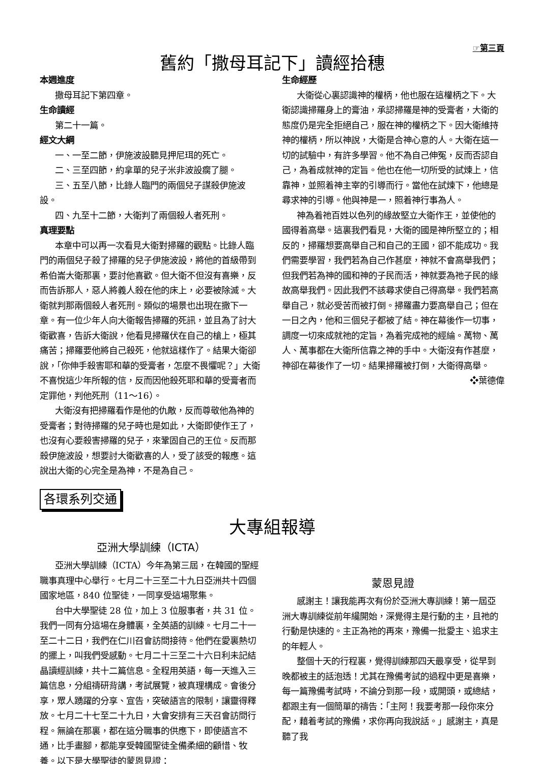☞第三頁
舊約「撒母耳記下」讀經拾穗
本週進度
撒母耳記下第四章。
生命讀經
第二十一篇。
經文大綱
一、一至二節，伊施波設聽見押尼珥的死亡。
二、三至四節，約拿單的兒子米非波設瘸了腿。
三、五至八節，比錄人臨門的兩個兒子謀殺伊施波設。
四、九至十二節，大衛判了兩個殺人者死刑。
真理要點
本章中可以再一次看見大衛對掃羅的觀點。比錄人臨門的兩個兒子殺了掃羅的兒子伊施波設，將他的首級帶到希伯崙大衛那裏，要討他喜歡。但大衛不但沒有喜樂，反而告訴那人，惡人將義人殺在他的床上，必要被除滅。大衛就判那兩個殺人者死刑。類似的場景也出現在撒下一章。有一位少年人向大衛報告掃羅的死訊，並且為了討大衛歡喜，告訴大衛說，他看見掃羅伏在自己的槍上，極其痛苦；掃羅要他將自己殺死，他就這樣作了。結果大衛卻說，「你伸手殺害耶和華的受膏者，怎麼不畏懼呢？」大衛不喜悅這少年所報的信，反而因他殺死耶和華的受膏者而定罪他，判他死刑（11～16）。
大衛沒有把掃羅看作是他的仇敵，反而尊敬他為神的受膏者；對待掃羅的兒子時也是如此，大衛即使作王了，也沒有心要殺害掃羅的兒子，來鞏固自己的王位。反而那殺伊施波設，想要討大衛歡喜的人，受了該受的報應。這說出大衛的心完全是為神，不是為自己。
生命經歷
大衛從心裏認識神的權柄，他也服在這權柄之下。大衛認識掃羅身上的膏油，承認掃羅是神的受膏者，大衛的態度仍是完全拒絕自己，服在神的權柄之下。因大衛維持神的權柄，所以神說，大衛是合神心意的人。大衛在這一切的試驗中，有許多學習。他不為自己伸冤，反而否認自己，為着成就神的定旨。他也在他一切所受的試煉上，信靠神，並照着神主宰的引導而行。當他在試煉下，他總是尋求神的引導。他與神是一，照着神行事為人。
神為着祂百姓以色列的緣故堅立大衛作王，並使他的國得着高舉。這裏我們看見，大衛的國是神所堅立的；相反的，掃羅想要高舉自己和自己的王國，卻不能成功。我們需要學習，我們若為自己作甚麼，神就不會高舉我們；但我們若為神的國和神的子民而活，神就要為祂子民的緣故高舉我們。因此我們不該尋求使自己得高舉。我們若高舉自己，就必受苦而被打倒。掃羅盡力要高舉自己；但在一日之內，他和三個兒子都被了結。神在幕後作一切事，調度一切來成就祂的定旨，為着完成祂的經綸。萬物、萬人、萬事都在大衛所信靠之神的手中。大衛沒有作甚麼，神卻在幕後作了一切。結果掃羅被打倒，大衛得高舉。 ❖葉德偉
各環系列交通
大專組報導
亞洲大學訓練（ICTA）
亞洲大學訓練（ICTA）今年為第三屆，在韓國的聖經職事真理中心舉行。七月二十三至二十九日亞洲共十四個國家地區，840 位聖徒，一同享受這場聚集。
台中大學聖徒 28 位，加上 3 位服事者，共 31 位。我們一同有分這場在身體裏，全英語的訓練。七月二十一至二十二日，我們在仁川召會訪問接待。他們在愛裏熱切的擺上，叫我們受感動。七月二十三至二十六日利未記結晶讀經訓練，共十二篇信息。全程用英語，每一天進入三篇信息，分組禱研背講，考試展覽，被真理構成。會後分享，眾人踴躍的分享、宣告，突破語言的限制，讓靈得釋放。七月二十七至二十九日，大會安排有三天召會訪問行程。無論在那裏，都在這分職事的供應下，即使語言不通，比手畫腳，都能享受韓國聖徒全備柔細的顧惜、牧養。以下是大學聖徒的蒙恩見證：
蒙恩見證
感謝主！讓我能再次有份於亞洲大專訓練！第一屆亞洲大專訓練從前年纔開始，深覺得主是行動的主，且祂的行動是快速的。主正為祂的再來，豫備一批愛主、追求主的年輕人。
整個十天的行程裏，覺得訓練那四天最享受，從早到晚都被主的話泡透！尤其在豫備考試的過程中更是喜樂，每一篇豫備考試時，不論分到那一段，或開頭，或總結，都跟主有一個簡單的禱告：「主阿！我要考那一段你來分配，藉着考試的豫備，求你再向我說話。」感謝主，真是聽了我